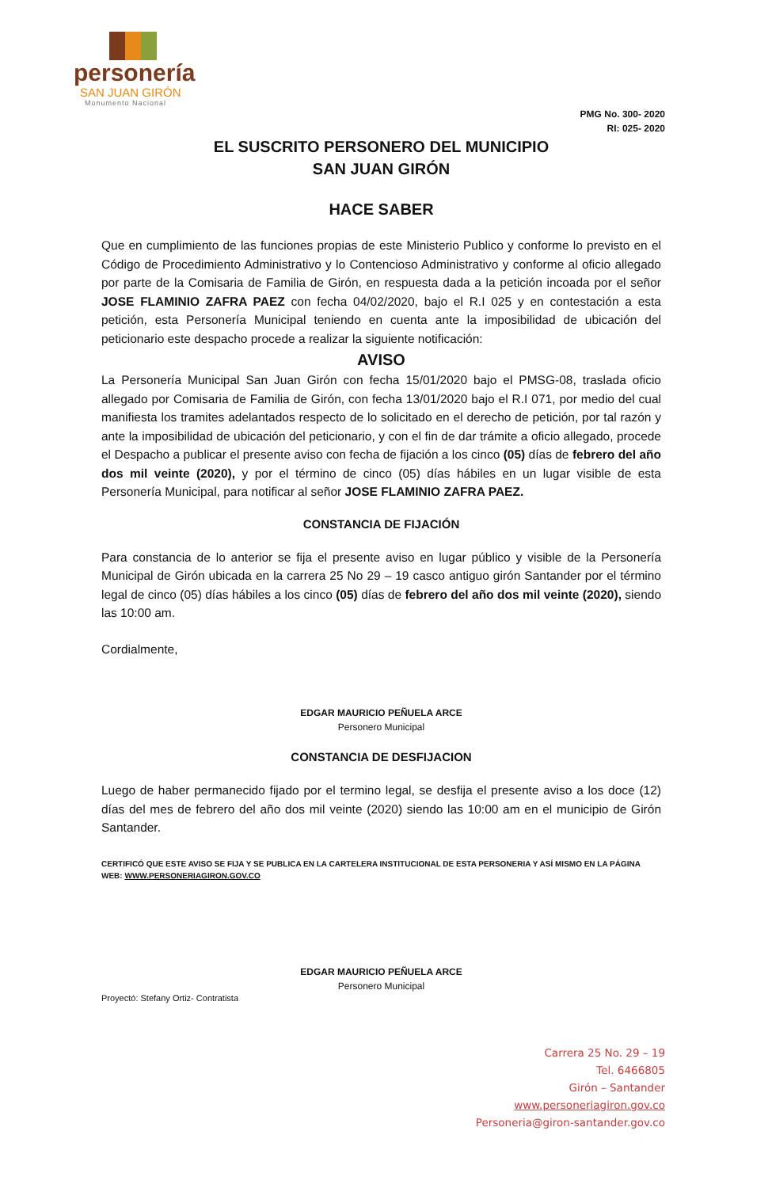personería
SAN JUAN GIRÓN
Monumento Nacional
PMG No. 300- 2020
RI: 025- 2020
EL SUSCRITO PERSONERO DEL MUNICIPIO
SAN JUAN GIRÓN
HACE SABER
Que en cumplimiento de las funciones propias de este Ministerio Publico y conforme lo previsto en el Código de Procedimiento Administrativo y lo Contencioso Administrativo y conforme al oficio allegado por parte de la Comisaria de Familia de Girón, en respuesta dada a la petición incoada por el señor JOSE FLAMINIO ZAFRA PAEZ con fecha 04/02/2020, bajo el R.I 025 y en contestación a esta petición, esta Personería Municipal teniendo en cuenta ante la imposibilidad de ubicación del peticionario este despacho procede a realizar la siguiente notificación:
AVISO
La Personería Municipal San Juan Girón con fecha 15/01/2020 bajo el PMSG-08, traslada oficio allegado por Comisaria de Familia de Girón, con fecha 13/01/2020 bajo el R.I 071, por medio del cual manifiesta los tramites adelantados respecto de lo solicitado en el derecho de petición, por tal razón y ante la imposibilidad de ubicación del peticionario, y con el fin de dar trámite a oficio allegado, procede el Despacho a publicar el presente aviso con fecha de fijación a los cinco (05) días de febrero del año dos mil veinte (2020), y por el término de cinco (05) días hábiles en un lugar visible de esta Personería Municipal, para notificar al señor JOSE FLAMINIO ZAFRA PAEZ.
CONSTANCIA DE FIJACIÓN
Para constancia de lo anterior se fija el presente aviso en lugar público y visible de la Personería Municipal de Girón ubicada en la carrera 25 No 29 – 19 casco antiguo girón Santander por el término legal de cinco (05) días hábiles a los cinco (05) días de febrero del año dos mil veinte (2020), siendo las 10:00 am.
Cordialmente,
EDGAR MAURICIO PEÑUELA ARCE
Personero Municipal
CONSTANCIA DE DESFIJACION
Luego de haber permanecido fijado por el termino legal, se desfija el presente aviso a los doce (12) días del mes de febrero del año dos mil veinte (2020) siendo las 10:00 am en el municipio de Girón Santander.
CERTIFICÓ QUE ESTE AVISO SE FIJA Y SE PUBLICA EN LA CARTELERA INSTITUCIONAL DE ESTA PERSONERIA Y ASÍ MISMO EN LA PÁGINA WEB: WWW.PERSONERIAGIRON.GOV.CO
EDGAR MAURICIO PEÑUELA ARCE
Personero Municipal
Proyectó: Stefany Ortiz- Contratista
Carrera 25 No. 29 – 19
Tel. 6466805
Girón – Santander
www.personeriagiron.gov.co
Personeria@giron-santander.gov.co